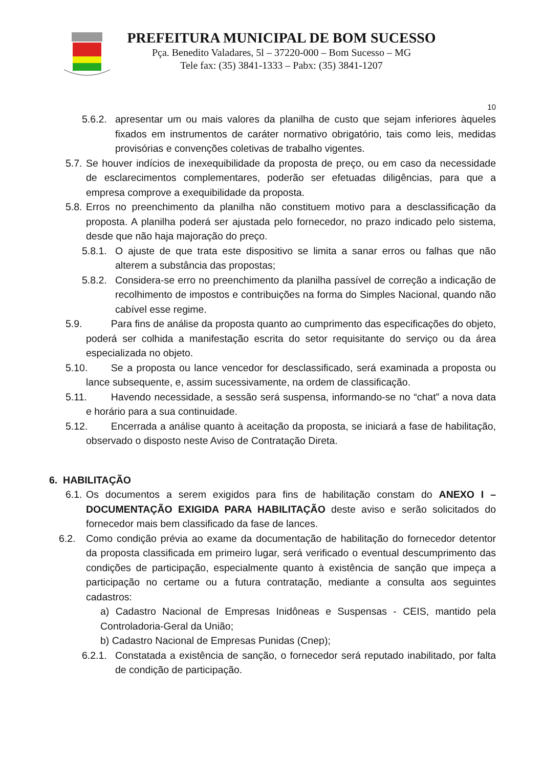PREFEITURA MUNICIPAL DE BOM SUCESSO
Pça. Benedito Valadares, 5l – 37220-000 – Bom Sucesso – MG
Tele fax: (35) 3841-1333 – Pabx: (35) 3841-1207
10
5.6.2. apresentar um ou mais valores da planilha de custo que sejam inferiores àqueles fixados em instrumentos de caráter normativo obrigatório, tais como leis, medidas provisórias e convenções coletivas de trabalho vigentes.
5.7. Se houver indícios de inexequibilidade da proposta de preço, ou em caso da necessidade de esclarecimentos complementares, poderão ser efetuadas diligências, para que a empresa comprove a exequibilidade da proposta.
5.8. Erros no preenchimento da planilha não constituem motivo para a desclassificação da proposta. A planilha poderá ser ajustada pelo fornecedor, no prazo indicado pelo sistema, desde que não haja majoração do preço.
5.8.1. O ajuste de que trata este dispositivo se limita a sanar erros ou falhas que não alterem a substância das propostas;
5.8.2. Considera-se erro no preenchimento da planilha passível de correção a indicação de recolhimento de impostos e contribuições na forma do Simples Nacional, quando não cabível esse regime.
5.9.   Para fins de análise da proposta quanto ao cumprimento das especificações do objeto, poderá ser colhida a manifestação escrita do setor requisitante do serviço ou da área especializada no objeto.
5.10.   Se a proposta ou lance vencedor for desclassificado, será examinada a proposta ou lance subsequente, e, assim sucessivamente, na ordem de classificação.
5.11.   Havendo necessidade, a sessão será suspensa, informando-se no “chat” a nova data e horário para a sua continuidade.
5.12.   Encerrada a análise quanto à aceitação da proposta, se iniciará a fase de habilitação, observado o disposto neste Aviso de Contratação Direta.
6. HABILITAÇÃO
6.1. Os documentos a serem exigidos para fins de habilitação constam do ANEXO I – DOCUMENTAÇÃO EXIGIDA PARA HABILITAÇÃO deste aviso e serão solicitados do fornecedor mais bem classificado da fase de lances.
6.2. Como condição prévia ao exame da documentação de habilitação do fornecedor detentor da proposta classificada em primeiro lugar, será verificado o eventual descumprimento das condições de participação, especialmente quanto à existência de sanção que impeça a participação no certame ou a futura contratação, mediante a consulta aos seguintes cadastros:
a) Cadastro Nacional de Empresas Inidôneas e Suspensas - CEIS, mantido pela Controladoria-Geral da União;
b) Cadastro Nacional de Empresas Punidas (Cnep);
6.2.1. Constatada a existência de sanção, o fornecedor será reputado inabilitado, por falta de condição de participação.